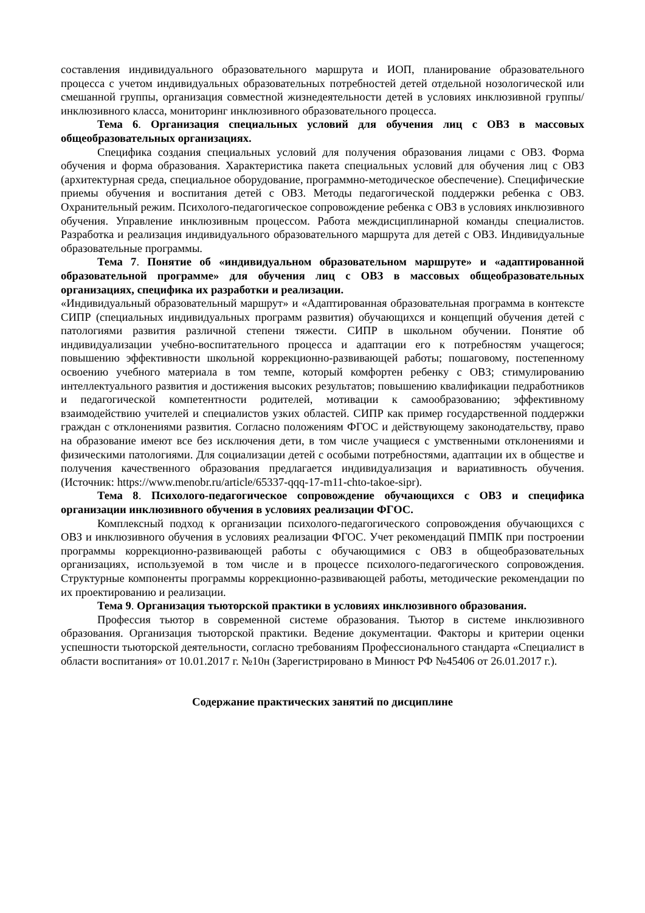составления индивидуального образовательного маршрута и ИОП, планирование образовательного процесса с учетом индивидуальных образовательных потребностей детей отдельной нозологической или смешанной группы, организация совместной жизнедеятельности детей в условиях инклюзивной группы/инклюзивного класса, мониторинг инклюзивного образовательного процесса.
Тема 6. Организация специальных условий для обучения лиц с ОВЗ в массовых общеобразовательных организациях.
Специфика создания специальных условий для получения образования лицами с ОВЗ. Форма обучения и форма образования. Характеристика пакета специальных условий для обучения лиц с ОВЗ (архитектурная среда, специальное оборудование, программно-методическое обеспечение). Специфические приемы обучения и воспитания детей с ОВЗ. Методы педагогической поддержки ребенка с ОВЗ. Охранительный режим. Психолого-педагогическое сопровождение ребенка с ОВЗ в условиях инклюзивного обучения. Управление инклюзивным процессом. Работа междисциплинарной команды специалистов. Разработка и реализация индивидуального образовательного маршрута для детей с ОВЗ. Индивидуальные образовательные программы.
Тема 7. Понятие об «индивидуальном образовательном маршруте» и «адаптированной образовательной программе» для обучения лиц с ОВЗ в массовых общеобразовательных организациях, специфика их разработки и реализации.
«Индивидуальный образовательный маршрут» и «Адаптированная образовательная программа в контексте СИПР (специальных индивидуальных программ развития) обучающихся и концепций обучения детей с патологиями развития различной степени тяжести. СИПР в школьном обучении. Понятие об индивидуализации учебно-воспитательного процесса и адаптации его к потребностям учащегося; повышению эффективности школьной коррекционно-развивающей работы; пошаговому, постепенному освоению учебного материала в том темпе, который комфортен ребенку с ОВЗ; стимулированию интеллектуального развития и достижения высоких результатов; повышению квалификации педработников и педагогической компетентности родителей, мотивации к самообразованию; эффективному взаимодействию учителей и специалистов узких областей. СИПР как пример государственной поддержки граждан с отклонениями развития. Согласно положениям ФГОС и действующему законодательству, право на образование имеют все без исключения дети, в том числе учащиеся с умственными отклонениями и физическими патологиями. Для социализации детей с особыми потребностями, адаптации их в обществе и получения качественного образования предлагается индивидуализация и вариативность обучения. (Источник: https://www.menobr.ru/article/65337-qqq-17-m11-chto-takoe-sipr).
Тема 8. Психолого-педагогическое сопровождение обучающихся с ОВЗ и специфика организации инклюзивного обучения в условиях реализации ФГОС.
Комплексный подход к организации психолого-педагогического сопровождения обучающихся с ОВЗ и инклюзивного обучения в условиях реализации ФГОС. Учет рекомендаций ПМПК при построении программы коррекционно-развивающей работы с обучающимися с ОВЗ в общеобразовательных организациях, используемой в том числе и в процессе психолого-педагогического сопровождения. Структурные компоненты программы коррекционно-развивающей работы, методические рекомендации по их проектированию и реализации.
Тема 9. Организация тьюторской практики в условиях инклюзивного образования.
Профессия тьютор в современной системе образования. Тьютор в системе инклюзивного образования. Организация тьюторской практики. Ведение документации. Факторы и критерии оценки успешности тьюторской деятельности, согласно требованиям Профессионального стандарта «Специалист в области воспитания» от 10.01.2017 г. №10н (Зарегистрировано в Минюст РФ №45406 от 26.01.2017 г.).
Содержание практических занятий по дисциплине